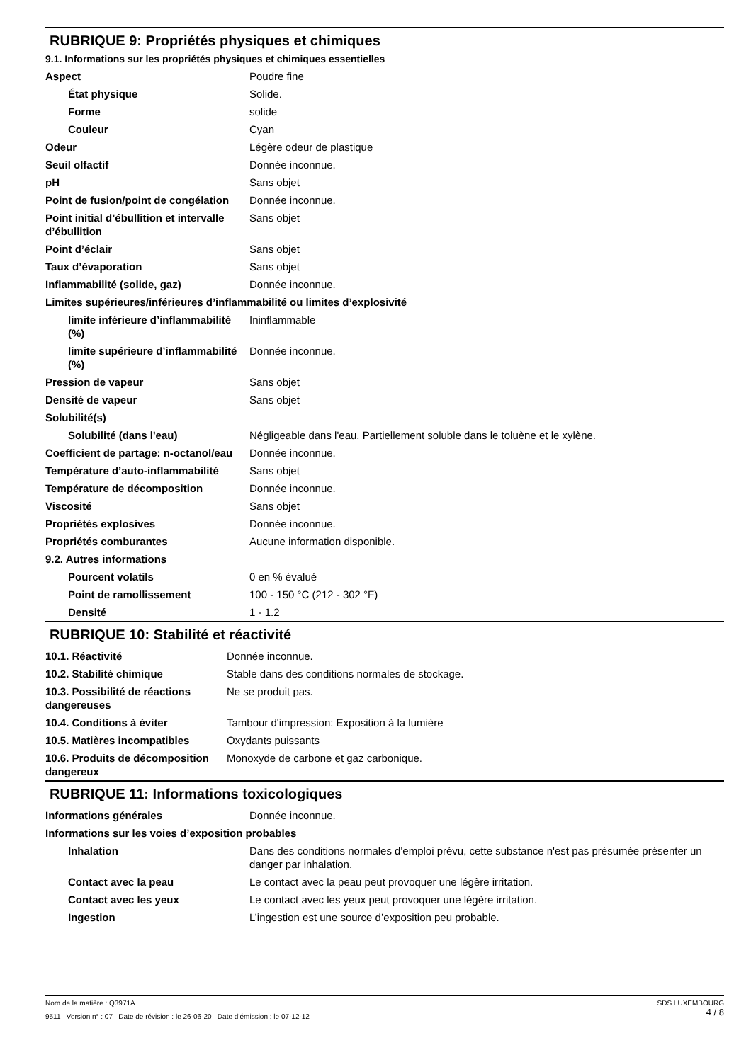RUBRIQUE 9: Propriétés physiques et chimiques
9.1. Informations sur les propriétés physiques et chimiques essentielles
| Aspect | Poudre fine |
| État physique | Solide. |
| Forme | solide |
| Couleur | Cyan |
| Odeur | Légère odeur de plastique |
| Seuil olfactif | Donnée inconnue. |
| pH | Sans objet |
| Point de fusion/point de congélation | Donnée inconnue. |
| Point initial d’ébullition et intervalle d’ébullition | Sans objet |
| Point d’éclair | Sans objet |
| Taux d’évaporation | Sans objet |
| Inflammabilité (solide, gaz) | Donnée inconnue. |
| Limites supérieures/inférieures d’inflammabilité ou limites d’explosivité | |
| limite inférieure d’inflammabilité (%) | Ininflammable |
| limite supérieure d’inflammabilité (%) | Donnée inconnue. |
| Pression de vapeur | Sans objet |
| Densité de vapeur | Sans objet |
| Solubilité(s) | |
| Solubilité (dans l'eau) | Négligeable dans l'eau. Partiellement soluble dans le toluène et le xylène. |
| Coefficient de partage: n-octanol/eau | Donnée inconnue. |
| Température d’auto-inflammabilité | Sans objet |
| Température de décomposition | Donnée inconnue. |
| Viscosité | Sans objet |
| Propriétés explosives | Donnée inconnue. |
| Propriétés comburantes | Aucune information disponible. |
| 9.2. Autres informations | |
| Pourcent volatils | 0 en % évalué |
| Point de ramollissement | 100 - 150 °C (212 - 302 °F) |
| Densité | 1 - 1.2 |
RUBRIQUE 10: Stabilité et réactivité
| 10.1. Réactivité | Donnée inconnue. |
| 10.2. Stabilité chimique | Stable dans des conditions normales de stockage. |
| 10.3. Possibilité de réactions dangereuses | Ne se produit pas. |
| 10.4. Conditions à éviter | Tambour d'impression: Exposition à la lumière |
| 10.5. Matières incompatibles | Oxydants puissants |
| 10.6. Produits de décomposition dangereux | Monoxyde de carbone et gaz carbonique. |
RUBRIQUE 11: Informations toxicologiques
| Informations générales | Donnée inconnue. |
| Informations sur les voies d’exposition probables | |
| Inhalation | Dans des conditions normales d'emploi prévu, cette substance n'est pas présumée présenter un danger par inhalation. |
| Contact avec la peau | Le contact avec la peau peut provoquer une légère irritation. |
| Contact avec les yeux | Le contact avec les yeux peut provoquer une légère irritation. |
| Ingestion | L’ingestion est une source d’exposition peu probable. |
SDS LUXEMBOURG
4 / 8
Nom de la matière : Q3971A
9511 Version n° : 07 Date de révision : le 26-06-20 Date d’émission : le 07-12-12